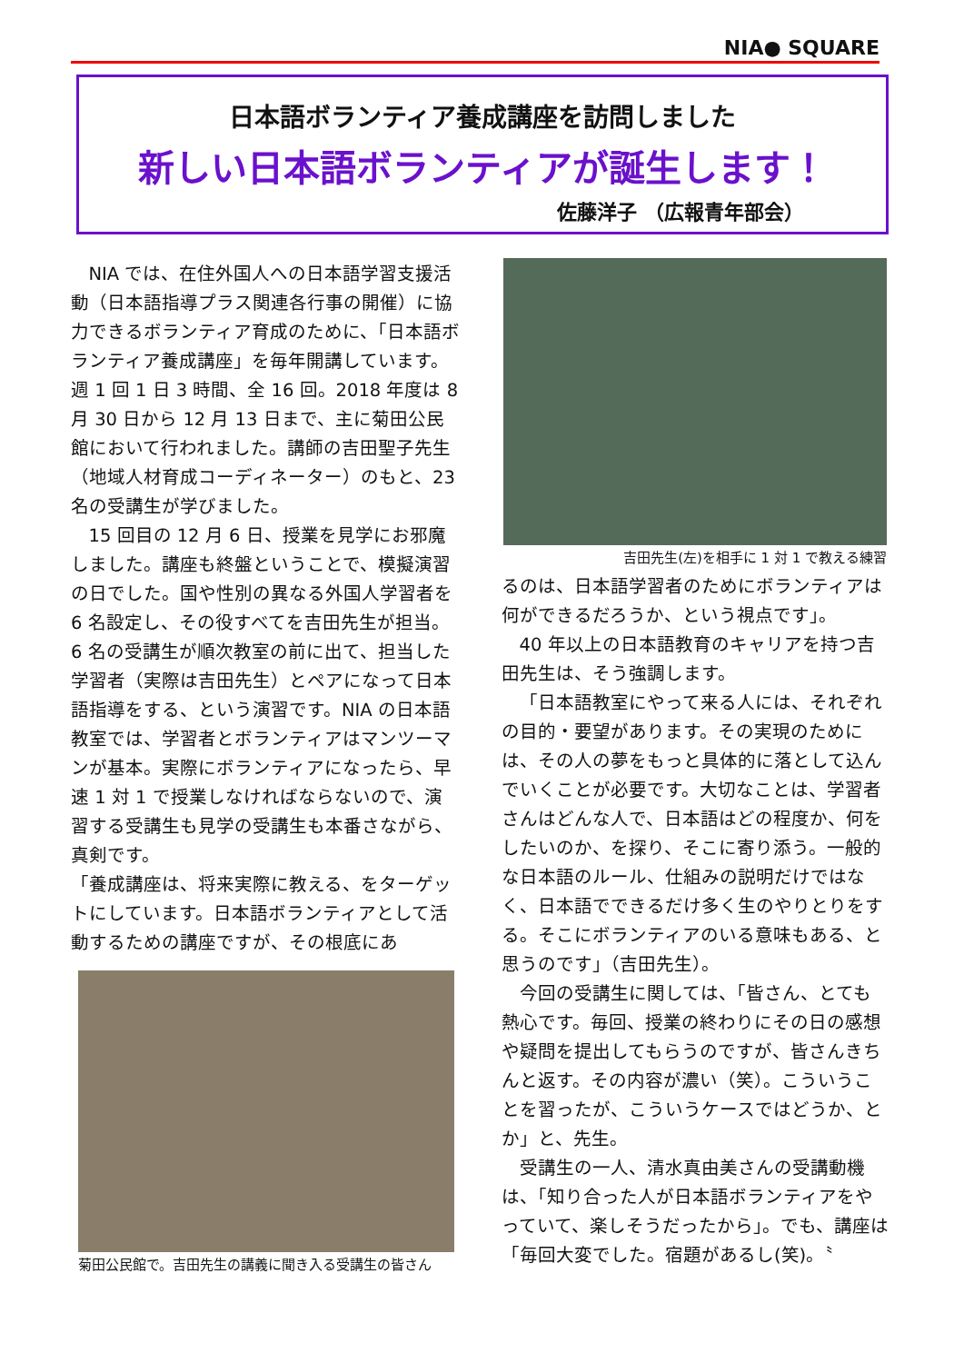NIA● SQUARE
日本語ボランティア養成講座を訪問しました
新しい日本語ボランティアが誕生します！
佐藤洋子 （広報青年部会）
NIA では、在住外国人への日本語学習支援活動（日本語指導プラス関連各行事の開催）に協力できるボランティア育成のために、「日本語ボランティア養成講座」を毎年開講しています。週 1 回 1 日 3 時間、全 16 回。2018 年度は 8 月 30 日から 12 月 13 日まで、主に菊田公民館において行われました。講師の吉田聖子先生（地域人材育成コーディネーター）のもと、23 名の受講生が学びました。
15 回目の 12 月 6 日、授業を見学にお邪魔しました。講座も終盤ということで、模擬演習の日でした。国や性別の異なる外国人学習者を 6 名設定し、その役すべてを吉田先生が担当。6 名の受講生が順次教室の前に出て、担当した学習者（実際は吉田先生）とペアになって日本語指導をする、という演習です。NIA の日本語教室では、学習者とボランティアはマンツーマンが基本。実際にボランティアになったら、早速 1 対 1 で授業しなければならないので、演習する受講生も見学の受講生も本番さながら、真剣です。
「養成講座は、将来実際に教える、をターゲットにしています。日本語ボランティアとして活動するための講座ですが、その根底にあ
菊田公民館で。吉田先生の講義に聞き入る受講生の皆さん
吉田先生(左)を相手に 1 対 1 で教える練習
るのは、日本語学習者のためにボランティアは何ができるだろうか、という視点です」。
40 年以上の日本語教育のキャリアを持つ吉田先生は、そう強調します。
「日本語教室にやって来る人には、それぞれの目的・要望があります。その実現のためには、その人の夢をもっと具体的に落として込んでいくことが必要です。大切なことは、学習者さんはどんな人で、日本語はどの程度か、何をしたいのか、を探り、そこに寄り添う。一般的な日本語のルール、仕組みの説明だけではなく、日本語でできるだけ多く生のやりとりをする。そこにボランティアのいる意味もある、と思うのです」（吉田先生）。
今回の受講生に関しては、「皆さん、とても熱心です。毎回、授業の終わりにその日の感想や疑問を提出してもらうのですが、皆さんきちんと返す。その内容が濃い（笑）。こういうことを習ったが、こういうケースではどうか、とか」と、先生。
受講生の一人、清水真由美さんの受講動機は、「知り合った人が日本語ボランティアをやっていて、楽しそうだったから」。でも、講座は「毎回大変でした。宿題があるし(笑)。〝